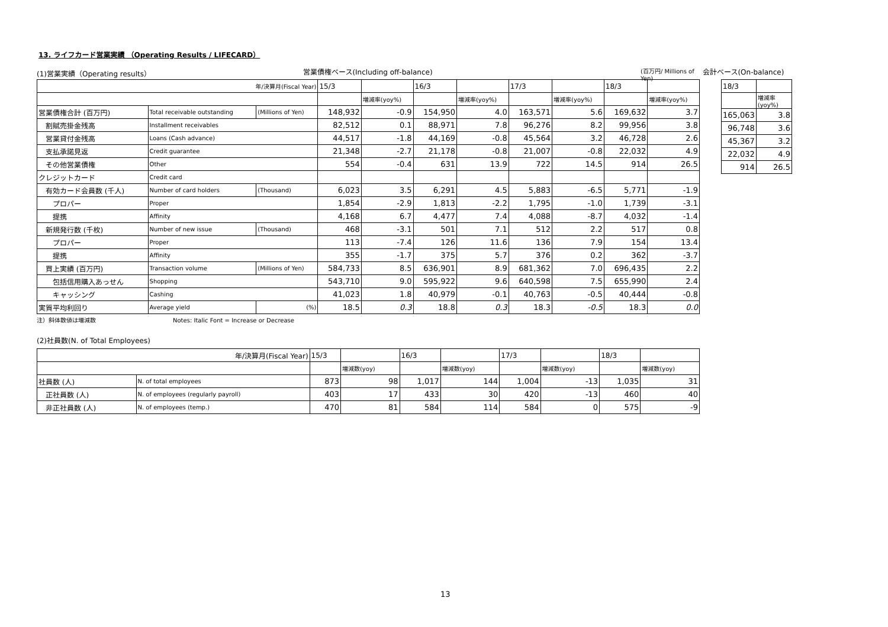13. ライフカード営業実績 （Operating Results / LIFECARD）
(1)営業実績（Operating results） 営業債権ベース(Including off-balance) (百万円/ Millions of Yen) 会計ベース(On-balance)
| 年/決算月(Fiscal Year) | | | 15/3 | | 16/3 | | 17/3 | | 18/3 | |
| | | | | 増減率(yoy%) | | 増減率(yoy%) | | 増減率(yoy%) | | 増減率(yoy%) |
| 営業債権合計 (百万円) | Total receivable outstanding | (Millions of Yen) | 148,932 | -0.9 | 154,950 | 4.0 | 163,571 | 5.6 | 169,632 | 3.7 |
| 割賦売掛金残高 | Installment receivables | | 82,512 | 0.1 | 88,971 | 7.8 | 96,276 | 8.2 | 99,956 | 3.8 |
| 営業貸付金残高 | Loans (Cash advance) | | 44,517 | -1.8 | 44,169 | -0.8 | 45,564 | 3.2 | 46,728 | 2.6 |
| 支払承諾見返 | Credit guarantee | | 21,348 | -2.7 | 21,178 | -0.8 | 21,007 | -0.8 | 22,032 | 4.9 |
| その他営業債権 | Other | | 554 | -0.4 | 631 | 13.9 | 722 | 14.5 | 914 | 26.5 |
| クレジットカード | Credit card | | | | | | | | | |
| 有効カード会員数 (千人) | Number of card holders | (Thousand) | 6,023 | 3.5 | 6,291 | 4.5 | 5,883 | -6.5 | 5,771 | -1.9 |
| プロパー | Proper | | 1,854 | -2.9 | 1,813 | -2.2 | 1,795 | -1.0 | 1,739 | -3.1 |
| 提携 | Affinity | | 4,168 | 6.7 | 4,477 | 7.4 | 4,088 | -8.7 | 4,032 | -1.4 |
| 新規発行数 (千枚) | Number of new issue | (Thousand) | 468 | -3.1 | 501 | 7.1 | 512 | 2.2 | 517 | 0.8 |
| プロパー | Proper | | 113 | -7.4 | 126 | 11.6 | 136 | 7.9 | 154 | 13.4 |
| 提携 | Affinity | | 355 | -1.7 | 375 | 5.7 | 376 | 0.2 | 362 | -3.7 |
| 買上実績 (百万円) | Transaction volume | (Millions of Yen) | 584,733 | 8.5 | 636,901 | 8.9 | 681,362 | 7.0 | 696,435 | 2.2 |
| 包括信用購入あっせん | Shopping | | 543,710 | 9.0 | 595,922 | 9.6 | 640,598 | 7.5 | 655,990 | 2.4 |
| キャッシング | Cashing | | 41,023 | 1.8 | 40,979 | -0.1 | 40,763 | -0.5 | 40,444 | -0.8 |
| 実質平均利回り | Average yield | (%) | 18.5 | 0.3 | 18.8 | 0.3 | 18.3 | -0.5 | 18.3 | 0.0 |
| 18/3 | |
| | 増減率(yoy%) |
| 165,063 | 3.8 |
| 96,748 | 3.6 |
| 45,367 | 3.2 |
| 22,032 | 4.9 |
| 914 | 26.5 |
注）斜体数値は増減数　　　　　　　　　　　　　Notes: Italic Font = Increase or Decrease
(2)社員数(N. of Total Employees)
| 年/決算月(Fiscal Year) | | 15/3 | | 16/3 | | 17/3 | | 18/3 | |
| | | | 増減数(yoy) | | 増減数(yoy) | | 増減数(yoy) | | 増減数(yoy) |
| 社員数 (人) | N. of total employees | 873 | 98 | 1,017 | 144 | 1,004 | -13 | 1,035 | 31 |
| 正社員数 (人) | N. of employees (regularly payroll) | 403 | 17 | 433 | 30 | 420 | -13 | 460 | 40 |
| 非正社員数 (人) | N. of employees (temp.) | 470 | 81 | 584 | 114 | 584 | 0 | 575 | -9 |
13